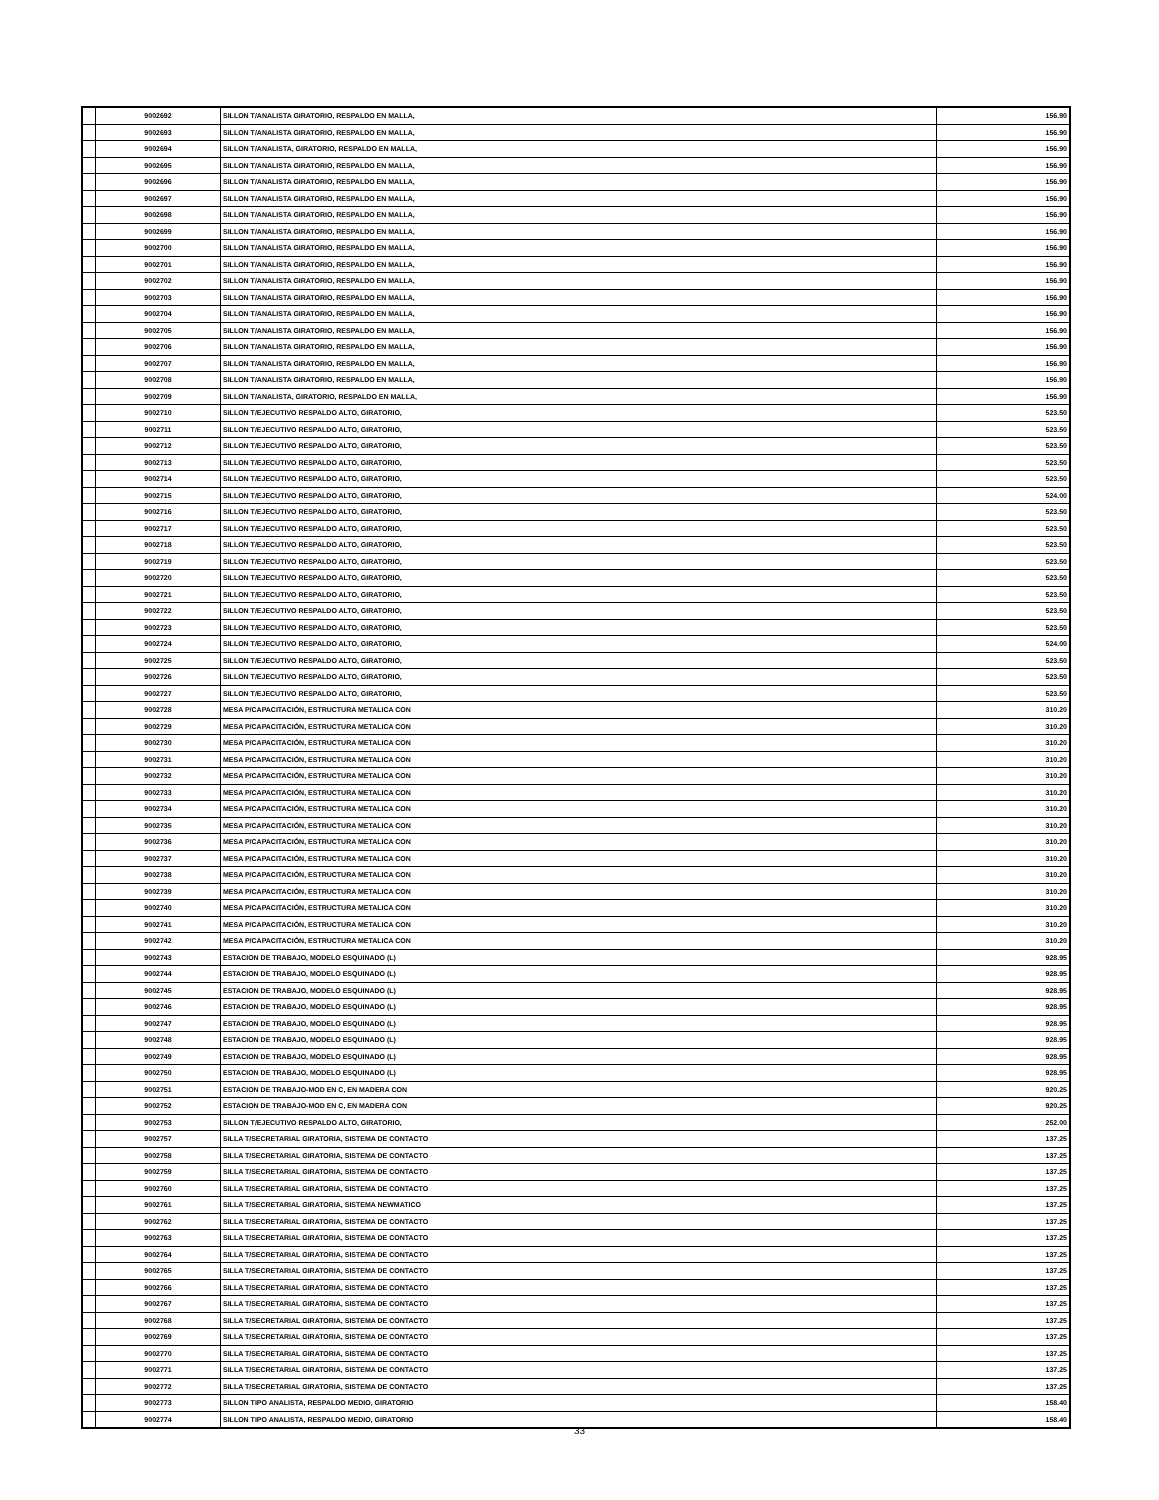| | 9002692 | SILLON T/ANALISTA GIRATORIO, RESPALDO EN MALLA, | 156.90 |
| | 9002693 | SILLON T/ANALISTA GIRATORIO, RESPALDO EN MALLA, | 156.90 |
| | 9002694 | SILLON T/ANALISTA, GIRATORIO, RESPALDO EN MALLA, | 156.90 |
| | 9002695 | SILLON T/ANALISTA GIRATORIO, RESPALDO EN MALLA, | 156.90 |
| | 9002696 | SILLON T/ANALISTA GIRATORIO, RESPALDO EN MALLA, | 156.90 |
| | 9002697 | SILLON T/ANALISTA GIRATORIO, RESPALDO EN MALLA, | 156.90 |
| | 9002698 | SILLON T/ANALISTA GIRATORIO, RESPALDO EN MALLA, | 156.90 |
| | 9002699 | SILLON T/ANALISTA GIRATORIO, RESPALDO EN MALLA, | 156.90 |
| | 9002700 | SILLON T/ANALISTA GIRATORIO, RESPALDO EN MALLA, | 156.90 |
| | 9002701 | SILLON T/ANALISTA GIRATORIO, RESPALDO EN MALLA, | 156.90 |
| | 9002702 | SILLON T/ANALISTA GIRATORIO, RESPALDO EN MALLA, | 156.90 |
| | 9002703 | SILLON T/ANALISTA GIRATORIO, RESPALDO EN MALLA, | 156.90 |
| | 9002704 | SILLON T/ANALISTA GIRATORIO, RESPALDO EN MALLA, | 156.90 |
| | 9002705 | SILLON T/ANALISTA GIRATORIO, RESPALDO EN MALLA, | 156.90 |
| | 9002706 | SILLON T/ANALISTA GIRATORIO, RESPALDO EN MALLA, | 156.90 |
| | 9002707 | SILLON T/ANALISTA GIRATORIO, RESPALDO EN MALLA, | 156.90 |
| | 9002708 | SILLON T/ANALISTA GIRATORIO, RESPALDO EN MALLA, | 156.90 |
| | 9002709 | SILLON T/ANALISTA, GIRATORIO, RESPALDO EN MALLA, | 156.90 |
| | 9002710 | SILLON T/EJECUTIVO RESPALDO ALTO, GIRATORIO, | 523.50 |
| | 9002711 | SILLON T/EJECUTIVO RESPALDO ALTO, GIRATORIO, | 523.50 |
| | 9002712 | SILLON T/EJECUTIVO RESPALDO ALTO, GIRATORIO, | 523.50 |
| | 9002713 | SILLON T/EJECUTIVO RESPALDO ALTO, GIRATORIO, | 523.50 |
| | 9002714 | SILLON T/EJECUTIVO RESPALDO ALTO, GIRATORIO, | 523.50 |
| | 9002715 | SILLON T/EJECUTIVO RESPALDO ALTO, GIRATORIO, | 524.00 |
| | 9002716 | SILLON T/EJECUTIVO RESPALDO ALTO, GIRATORIO, | 523.50 |
| | 9002717 | SILLON T/EJECUTIVO RESPALDO ALTO, GIRATORIO, | 523.50 |
| | 9002718 | SILLON T/EJECUTIVO RESPALDO ALTO, GIRATORIO, | 523.50 |
| | 9002719 | SILLON T/EJECUTIVO RESPALDO ALTO, GIRATORIO, | 523.50 |
| | 9002720 | SILLON T/EJECUTIVO RESPALDO ALTO, GIRATORIO, | 523.50 |
| | 9002721 | SILLON T/EJECUTIVO RESPALDO ALTO, GIRATORIO, | 523.50 |
| | 9002722 | SILLON T/EJECUTIVO RESPALDO ALTO, GIRATORIO, | 523.50 |
| | 9002723 | SILLON T/EJECUTIVO RESPALDO ALTO, GIRATORIO, | 523.50 |
| | 9002724 | SILLON T/EJECUTIVO RESPALDO ALTO, GIRATORIO, | 524.00 |
| | 9002725 | SILLON T/EJECUTIVO RESPALDO ALTO, GIRATORIO, | 523.50 |
| | 9002726 | SILLON T/EJECUTIVO RESPALDO ALTO, GIRATORIO, | 523.50 |
| | 9002727 | SILLON T/EJECUTIVO RESPALDO ALTO, GIRATORIO, | 523.50 |
| | 9002728 | MESA P/CAPACITACIÓN, ESTRUCTURA METALICA CON | 310.20 |
| | 9002729 | MESA P/CAPACITACIÓN, ESTRUCTURA METALICA CON | 310.20 |
| | 9002730 | MESA P/CAPACITACIÓN, ESTRUCTURA METALICA CON | 310.20 |
| | 9002731 | MESA P/CAPACITACIÓN, ESTRUCTURA METALICA CON | 310.20 |
| | 9002732 | MESA P/CAPACITACIÓN, ESTRUCTURA METALICA CON | 310.20 |
| | 9002733 | MESA P/CAPACITACIÓN, ESTRUCTURA METALICA CON | 310.20 |
| | 9002734 | MESA P/CAPACITACIÓN, ESTRUCTURA METALICA CON | 310.20 |
| | 9002735 | MESA P/CAPACITACIÓN, ESTRUCTURA METALICA CON | 310.20 |
| | 9002736 | MESA P/CAPACITACIÓN, ESTRUCTURA METALICA CON | 310.20 |
| | 9002737 | MESA P/CAPACITACIÓN, ESTRUCTURA METALICA CON | 310.20 |
| | 9002738 | MESA P/CAPACITACIÓN, ESTRUCTURA METALICA CON | 310.20 |
| | 9002739 | MESA P/CAPACITACIÓN, ESTRUCTURA METALICA CON | 310.20 |
| | 9002740 | MESA P/CAPACITACIÓN, ESTRUCTURA METALICA CON | 310.20 |
| | 9002741 | MESA P/CAPACITACIÓN, ESTRUCTURA METALICA CON | 310.20 |
| | 9002742 | MESA P/CAPACITACIÓN, ESTRUCTURA METALICA CON | 310.20 |
| | 9002743 | ESTACION DE TRABAJO, MODELO ESQUINADO (L) | 928.95 |
| | 9002744 | ESTACION DE TRABAJO, MODELO ESQUINADO (L) | 928.95 |
| | 9002745 | ESTACION DE TRABAJO, MODELO ESQUINADO (L) | 928.95 |
| | 9002746 | ESTACION DE TRABAJO, MODELO ESQUINADO (L) | 928.95 |
| | 9002747 | ESTACION DE TRABAJO, MODELO ESQUINADO (L) | 928.95 |
| | 9002748 | ESTACION DE TRABAJO, MODELO ESQUINADO (L) | 928.95 |
| | 9002749 | ESTACION DE TRABAJO, MODELO ESQUINADO (L) | 928.95 |
| | 9002750 | ESTACION DE TRABAJO, MODELO ESQUINADO (L) | 928.95 |
| | 9002751 | ESTACION DE TRABAJO-MOD EN C, EN MADERA CON | 920.25 |
| | 9002752 | ESTACION DE TRABAJO-MOD EN C, EN MADERA CON | 920.25 |
| | 9002753 | SILLON T/EJECUTIVO RESPALDO ALTO, GIRATORIO, | 252.00 |
| | 9002757 | SILLA T/SECRETARIAL GIRATORIA, SISTEMA DE CONTACTO | 137.25 |
| | 9002758 | SILLA T/SECRETARIAL GIRATORIA, SISTEMA DE CONTACTO | 137.25 |
| | 9002759 | SILLA T/SECRETARIAL GIRATORIA, SISTEMA DE CONTACTO | 137.25 |
| | 9002760 | SILLA T/SECRETARIAL GIRATORIA, SISTEMA DE CONTACTO | 137.25 |
| | 9002761 | SILLA T/SECRETARIAL GIRATORIA, SISTEMA NEWMATICO | 137.25 |
| | 9002762 | SILLA T/SECRETARIAL GIRATORIA, SISTEMA DE CONTACTO | 137.25 |
| | 9002763 | SILLA T/SECRETARIAL GIRATORIA, SISTEMA DE CONTACTO | 137.25 |
| | 9002764 | SILLA T/SECRETARIAL GIRATORIA, SISTEMA DE CONTACTO | 137.25 |
| | 9002765 | SILLA T/SECRETARIAL GIRATORIA, SISTEMA DE CONTACTO | 137.25 |
| | 9002766 | SILLA T/SECRETARIAL GIRATORIA, SISTEMA DE CONTACTO | 137.25 |
| | 9002767 | SILLA T/SECRETARIAL GIRATORIA, SISTEMA DE CONTACTO | 137.25 |
| | 9002768 | SILLA T/SECRETARIAL GIRATORIA, SISTEMA DE CONTACTO | 137.25 |
| | 9002769 | SILLA T/SECRETARIAL GIRATORIA, SISTEMA DE CONTACTO | 137.25 |
| | 9002770 | SILLA T/SECRETARIAL GIRATORIA, SISTEMA DE CONTACTO | 137.25 |
| | 9002771 | SILLA T/SECRETARIAL GIRATORIA, SISTEMA DE CONTACTO | 137.25 |
| | 9002772 | SILLA T/SECRETARIAL GIRATORIA, SISTEMA DE CONTACTO | 137.25 |
| | 9002773 | SILLON TIPO ANALISTA, RESPALDO MEDIO, GIRATORIO | 158.40 |
| | 9002774 | SILLON TIPO ANALISTA, RESPALDO MEDIO, GIRATORIO | 158.40 |
33